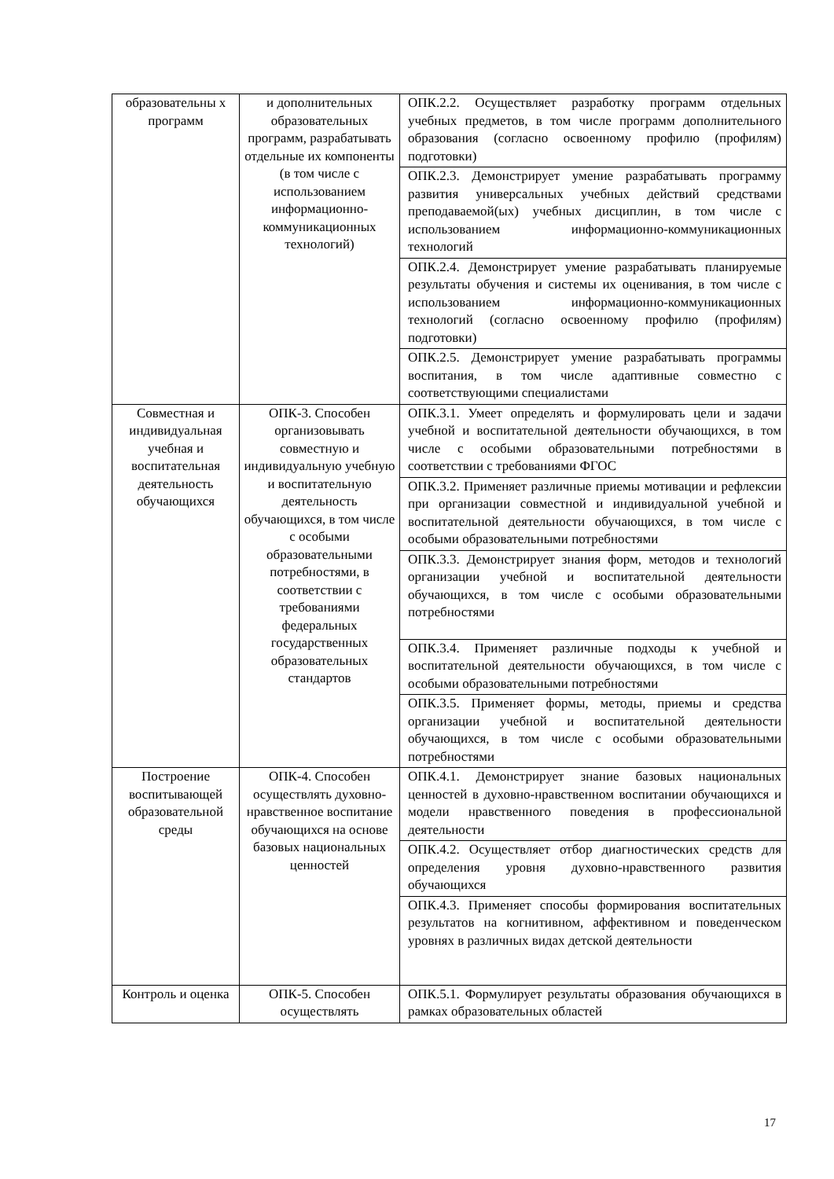| образовательны х программ | и дополнительных образовательных программ, разрабатывать отдельные их компоненты (в том числе с использованием информационно-коммуникационных технологий) | ОПК.2.2. Осуществляет разработку программ отдельных учебных предметов, в том числе программ дополнительного образования (согласно освоенному профилю (профилям) подготовки) |
| | | ОПК.2.3. Демонстрирует умение разрабатывать программу развития универсальных учебных действий средствами преподаваемой(ых) учебных дисциплин, в том числе с использованием информационно-коммуникационных технологий |
| | | ОПК.2.4. Демонстрирует умение разрабатывать планируемые результаты обучения и системы их оценивания, в том числе с использованием информационно-коммуникационных технологий (согласно освоенному профилю (профилям) подготовки) |
| | | ОПК.2.5. Демонстрирует умение разрабатывать программы воспитания, в том числе адаптивные совместно с соответствующими специалистами |
| Совместная и индивидуальная учебная и воспитательная деятельность обучающихся | ОПК-3. Способен организовывать совместную и индивидуальную учебную и воспитательную деятельность обучающихся, в том числе с особыми образовательными потребностями, в соответствии с требованиями федеральных государственных образовательных стандартов | ОПК.3.1. Умеет определять и формулировать цели и задачи учебной и воспитательной деятельности обучающихся, в том числе с особыми образовательными потребностями в соответствии с требованиями ФГОС |
| | | ОПК.3.2. Применяет различные приемы мотивации и рефлексии при организации совместной и индивидуальной учебной и воспитательной деятельности обучающихся, в том числе с особыми образовательными потребностями |
| | | ОПК.3.3. Демонстрирует знания форм, методов и технологий организации учебной и воспитательной деятельности обучающихся, в том числе с особыми образовательными потребностями |
| | | ОПК.3.4. Применяет различные подходы к учебной и воспитательной деятельности обучающихся, в том числе с особыми образовательными потребностями |
| | | ОПК.3.5. Применяет формы, методы, приемы и средства организации учебной и воспитательной деятельности обучающихся, в том числе с особыми образовательными потребностями |
| Построение воспитывающей образовательной среды | ОПК-4. Способен осуществлять духовно-нравственное воспитание обучающихся на основе базовых национальных ценностей | ОПК.4.1. Демонстрирует знание базовых национальных ценностей в духовно-нравственном воспитании обучающихся и модели нравственного поведения в профессиональной деятельности |
| | | ОПК.4.2. Осуществляет отбор диагностических средств для определения уровня духовно-нравственного развития обучающихся |
| | | ОПК.4.3. Применяет способы формирования воспитательных результатов на когнитивном, аффективном и поведенческом уровнях в различных видах детской деятельности |
| Контроль и оценка | ОПК-5. Способен осуществлять | ОПК.5.1. Формулирует результаты образования обучающихся в рамках образовательных областей |
17